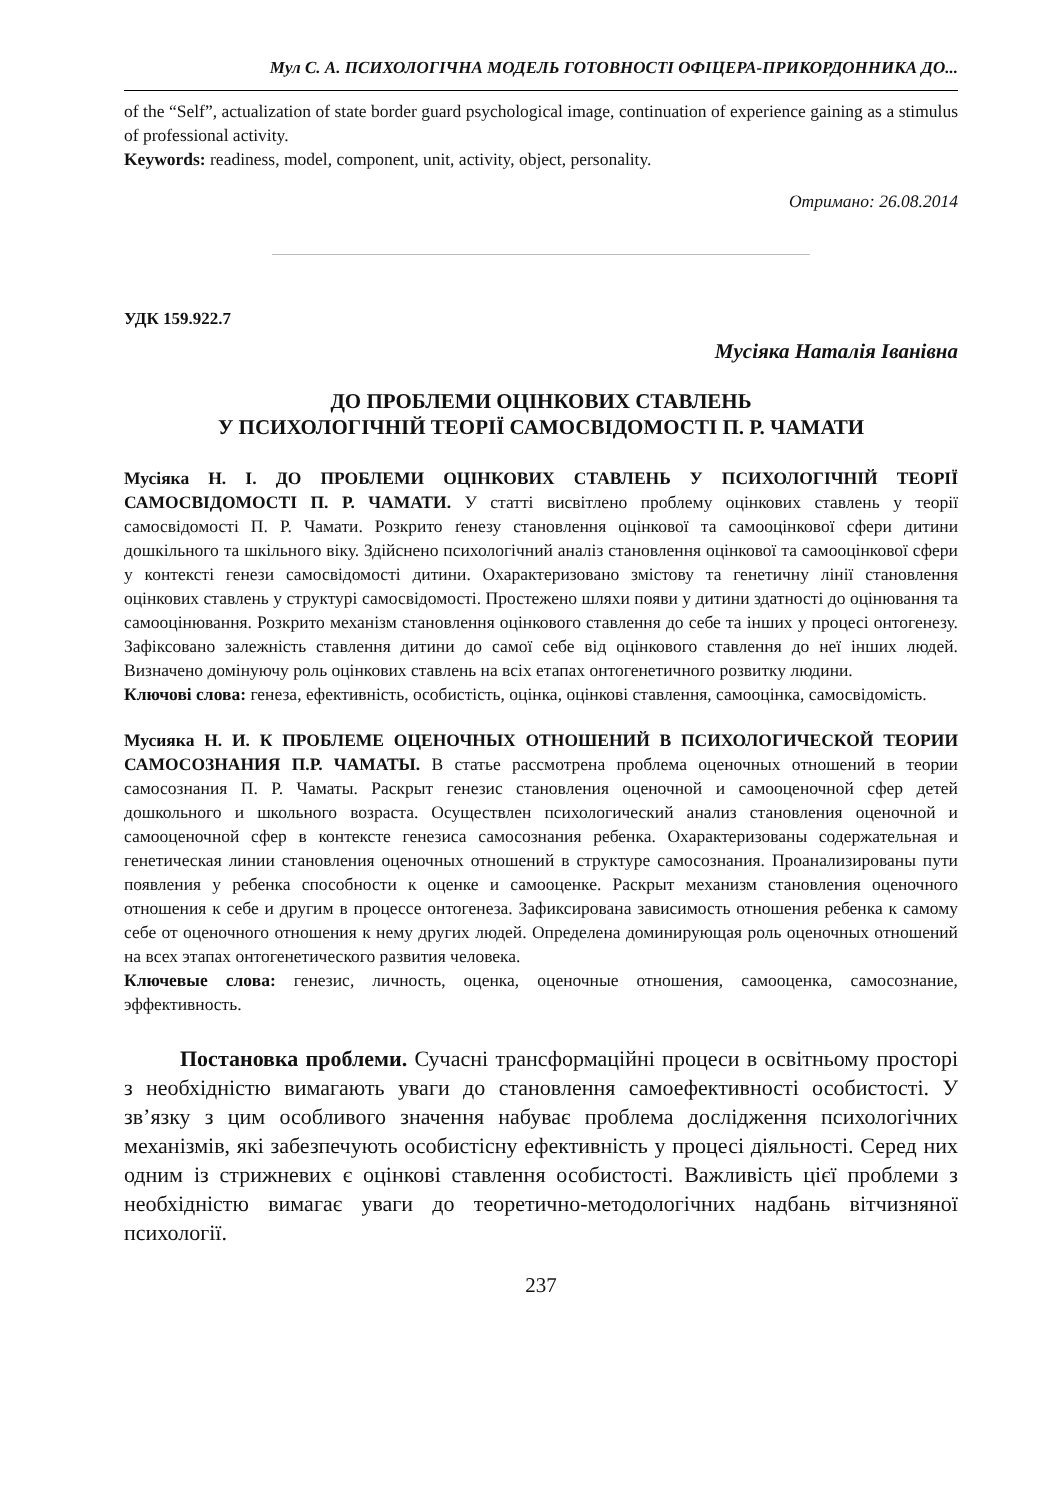Мул С. А. ПСИХОЛОГІЧНА МОДЕЛЬ ГОТОВНОСТІ ОФІЦЕРА-ПРИКОРДОННИКА ДО...
of the “Self”, actualization of state border guard psychological image, continuation of experience gaining as a stimulus of professional activity.
Keywords: readiness, model, component, unit, activity, object, personality.
Отримано: 26.08.2014
УДК 159.922.7
Мусіяка Наталія Іванівна
ДО ПРОБЛЕМИ ОЦІНКОВИХ СТАВЛЕНЬ
У ПСИХОЛОГІЧНІЙ ТЕОРІЇ САМОСВІДОМОСТІ П. Р. ЧАМАТИ
Мусіяка Н. І. ДО ПРОБЛЕМИ ОЦІНКОВИХ СТАВЛЕНЬ У ПСИХОЛОГІЧНІЙ ТЕОРІЇ САМОСВІДОМОСТІ П. Р. ЧАМАТИ. У статті висвітлено проблему оцінкових ставлень у теорії самосвідомості П. Р. Чамати. Розкрито ґенезу становлення оцінкової та самооцінкової сфери дитини дошкільного та шкільного віку. Здійснено психологічний аналіз становлення оцінкової та самооцінкової сфери у контексті генези самосвідомості дитини. Охарактеризовано змістову та генетичну лінії становлення оцінкових ставлень у структурі самосвідомості. Простежено шляхи появи у дитини здатності до оцінювання та самооцінювання. Розкрито механізм становлення оцінкового ставлення до себе та інших у процесі онтогенезу. Зафіксовано залежність ставлення дитини до самої себе від оцінкового ставлення до неї інших людей. Визначено домінуючу роль оцінкових ставлень на всіх етапах онтогенетичного розвитку людини.
Ключові слова: генеза, ефективність, особистість, оцінка, оцінкові ставлення, самооцінка, самосвідомість.
Мусияка Н. И. К ПРОБЛЕМЕ ОЦЕНОЧНЫХ ОТНОШЕНИЙ В ПСИХОЛОГИЧЕСКОЙ ТЕОРИИ САМОСОЗНАНИЯ П.Р. ЧАМАТЫ. В статье рассмотрена проблема оценочных отношений в теории самосознания П. Р. Чаматы. Раскрыт генезис становления оценочной и самооценочной сфер детей дошкольного и школьного возраста. Осуществлен психологический анализ становления оценочной и самооценочной сфер в контексте генезиса самосознания ребенка. Охарактеризованы содержательная и генетическая линии становления оценочных отношений в структуре самосознания. Проанализированы пути появления у ребенка способности к оценке и самооценке. Раскрыт механизм становления оценочного отношения к себе и другим в процессе онтогенеза. Зафиксирована зависимость отношения ребенка к самому себе от оценочного отношения к нему других людей. Определена доминирующая роль оценочных отношений на всех этапах онтогенетического развития человека.
Ключевые слова: генезис, личность, оценка, оценочные отношения, самооценка, самосознание, эффективность.
Постановка проблеми. Сучасні трансформаційні процеси в освітньому просторі з необхідністю вимагають уваги до становлення самоефективності особистості. У зв’язку з цим особливого значення набуває проблема дослідження психологічних механізмів, які забезпечують особистісну ефективність у процесі діяльності. Серед них одним із стрижневих є оцінкові ставлення особистості. Важливість цієї проблеми з необхідністю вимагає уваги до теоретично-методологічних надбань вітчизняної психології.
237